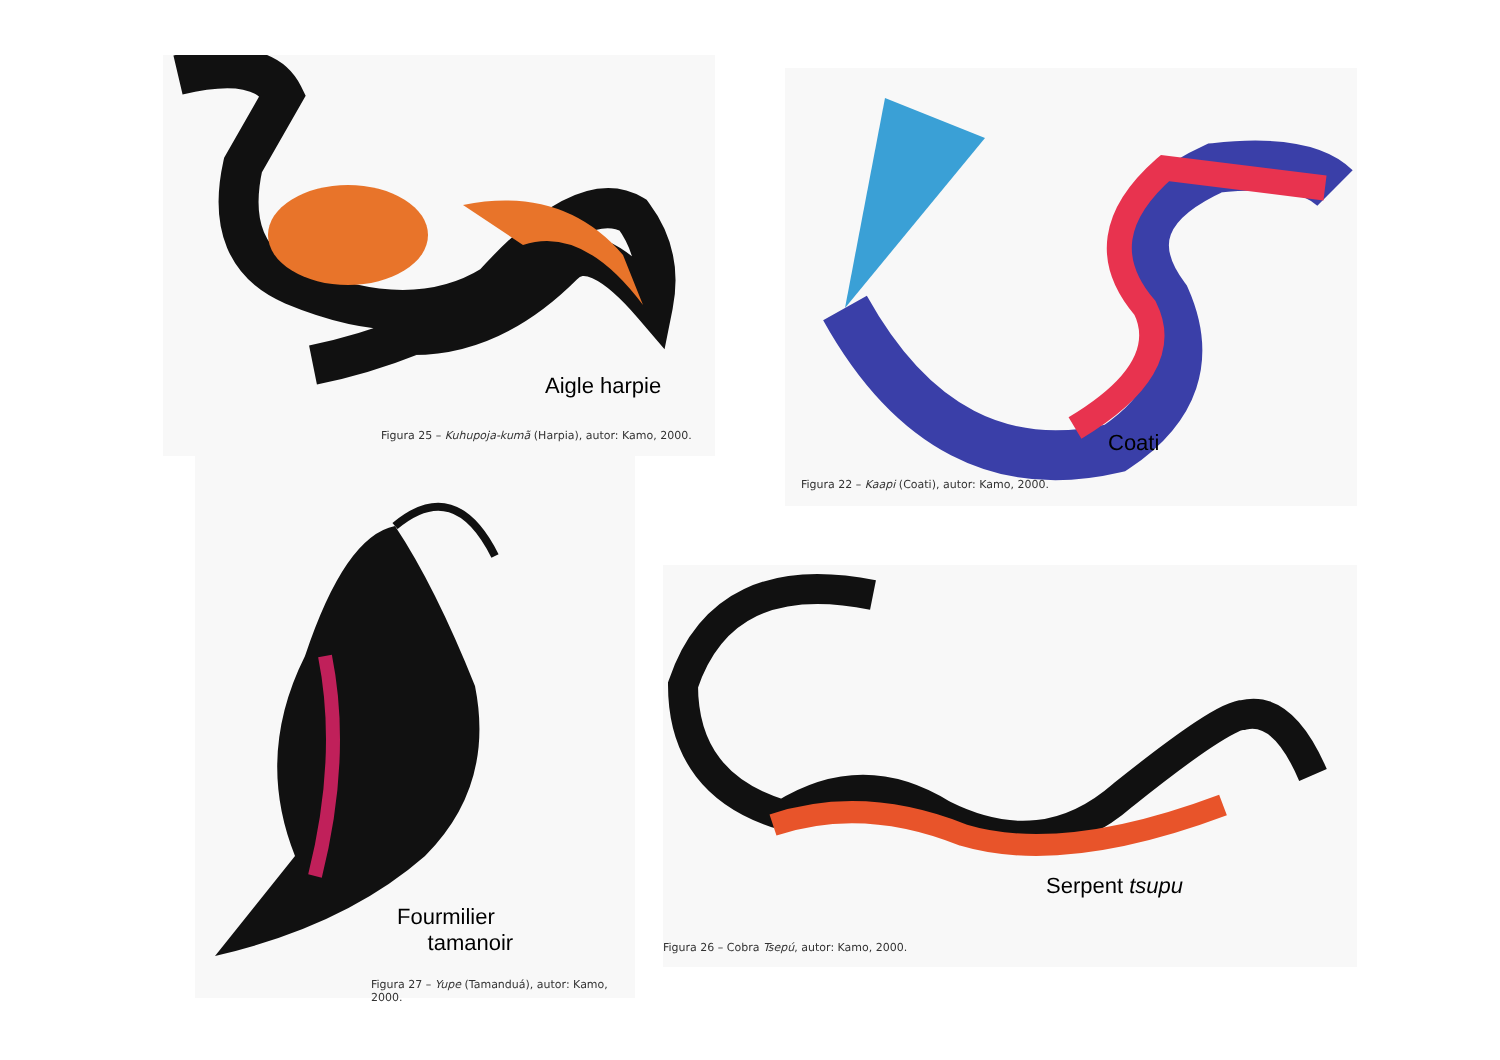Aigle harpie
Figura 25 – Kuhupoja-kumã (Harpia), autor: Kamo, 2000.
Coati
Figura 22 – Kaapi (Coati), autor: Kamo, 2000.
Fourmilier
tamanoir
Figura 27 – Yupe (Tamanduá), autor: Kamo, 2000.
Serpent tsupu
Figura 26 – Cobra Tsepú, autor: Kamo, 2000.